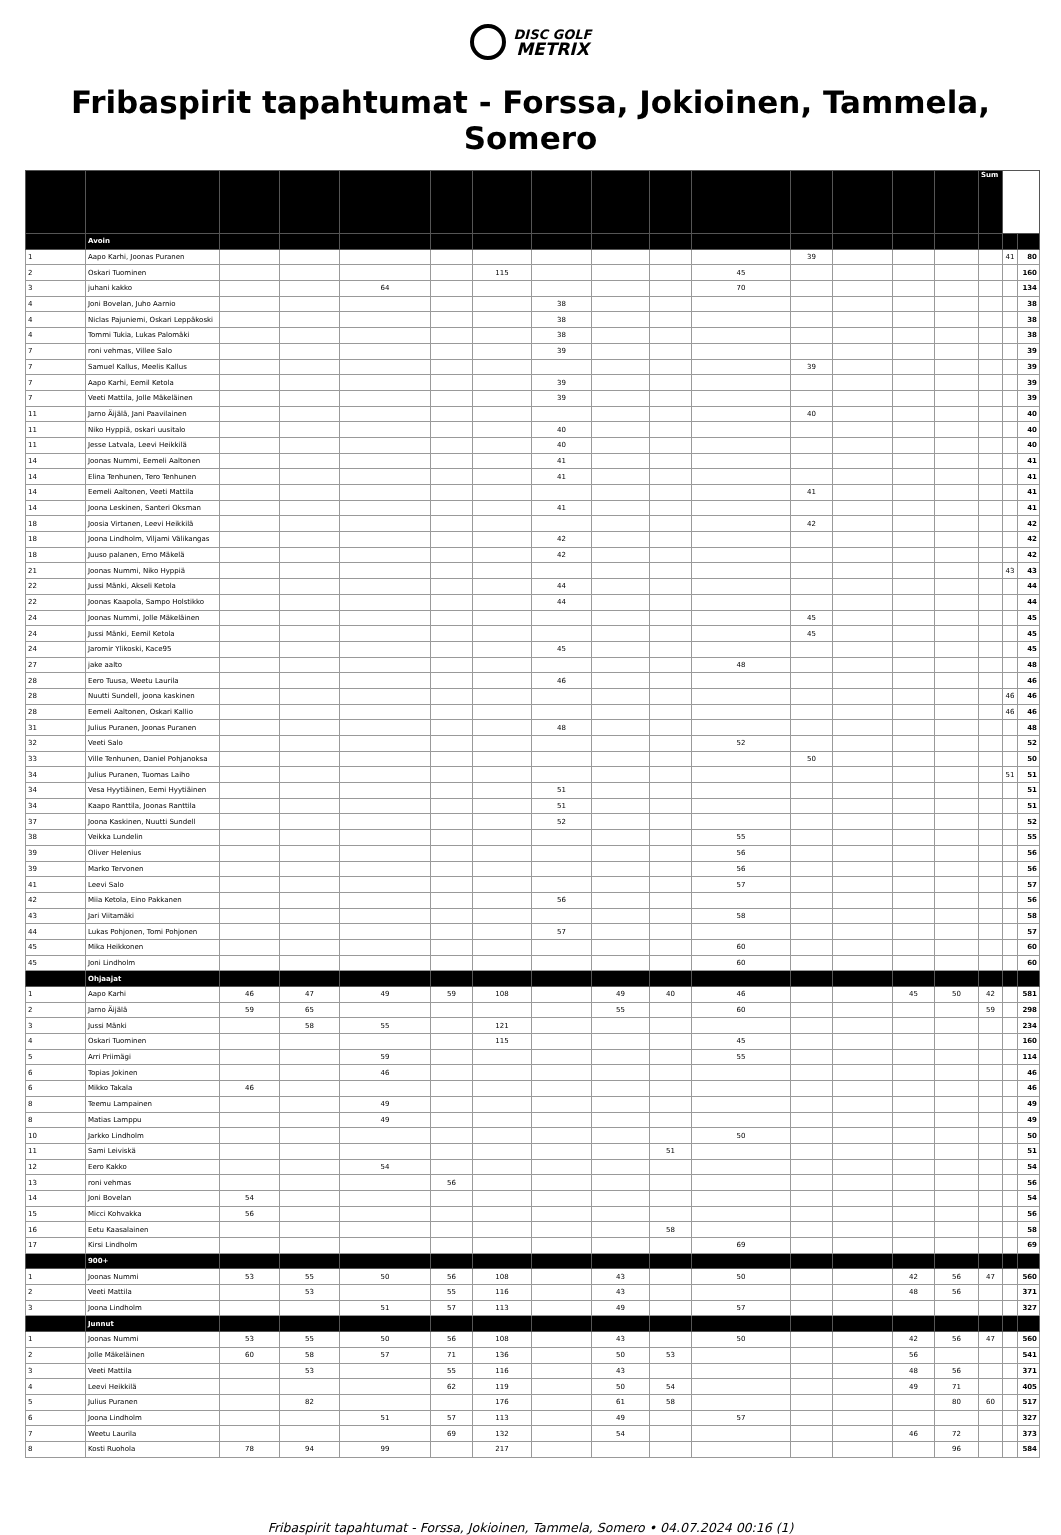DISC GOLF
METRIX
Fribaspirit tapahtumat - Forssa, Jokioinen, Tammela, Somero
| | | | | | | | | | | | | | | | Sum | | |
| --- | --- | --- | --- | --- | --- | --- | --- | --- | --- | --- | --- | --- | --- | --- | --- | --- | --- |
| | Avoin | | | | | | | | | | | | | | | | |
| 1 | Aapo Karhi, Joonas Puranen | | | | | | | | | | 39 | | | | | 41 | 80 |
| 2 | Oskari Tuominen | | | | | 115 | | | | 45 | | | | | | | 160 |
| 3 | juhani kakko | | | 64 | | | | | | 70 | | | | | | | 134 |
| 4 | Joni Bovelan, Juho Aarnio | | | | | | 38 | | | | | | | | | | 38 |
| 4 | Niclas Pajuniemi, Oskari Leppäkoski | | | | | | 38 | | | | | | | | | | 38 |
| 4 | Tommi Tukia, Lukas Palomäki | | | | | | 38 | | | | | | | | | | 38 |
| 7 | roni vehmas, Villee Salo | | | | | | 39 | | | | | | | | | | 39 |
| 7 | Samuel Kallus, Meelis Kallus | | | | | | | | | | 39 | | | | | | 39 |
| 7 | Aapo Karhi, Eemil Ketola | | | | | | 39 | | | | | | | | | | 39 |
| 7 | Veeti Mattila, Jolle Mäkeläinen | | | | | | 39 | | | | | | | | | | 39 |
| 11 | Jarno Äijälä, Jani Paavilainen | | | | | | | | | | 40 | | | | | | 40 |
| 11 | Niko Hyppiä, oskari uusitalo | | | | | | 40 | | | | | | | | | | 40 |
| 11 | Jesse Latvala, Leevi Heikkilä | | | | | | 40 | | | | | | | | | | 40 |
| 14 | Joonas Nummi, Eemeli Aaltonen | | | | | | 41 | | | | | | | | | | 41 |
| 14 | Elina Tenhunen, Tero Tenhunen | | | | | | 41 | | | | | | | | | | 41 |
| 14 | Eemeli Aaltonen, Veeti Mattila | | | | | | | | | | 41 | | | | | | 41 |
| 14 | Joona Leskinen, Santeri Oksman | | | | | | 41 | | | | | | | | | | 41 |
| 18 | Joosia Virtanen, Leevi Heikkilä | | | | | | | | | | 42 | | | | | | 42 |
| 18 | Joona Lindholm, Viljami Välikangas | | | | | | 42 | | | | | | | | | | 42 |
| 18 | Juuso palanen, Erno Mäkelä | | | | | | 42 | | | | | | | | | | 42 |
| 21 | Joonas Nummi, Niko Hyppiä | | | | | | | | | | | | | | | 43 | 43 |
| 22 | Jussi Mänki, Akseli Ketola | | | | | | 44 | | | | | | | | | | 44 |
| 22 | Joonas Kaapola, Sampo Holstikko | | | | | | 44 | | | | | | | | | | 44 |
| 24 | Joonas Nummi, Jolle Mäkeläinen | | | | | | | | | | 45 | | | | | | 45 |
| 24 | Jussi Mänki, Eemil Ketola | | | | | | | | | | 45 | | | | | | 45 |
| 24 | Jaromir Ylikoski, Kace95 | | | | | | 45 | | | | | | | | | | 45 |
| 27 | jake aalto | | | | | | | | | 48 | | | | | | | 48 |
| 28 | Eero Tuusa, Weetu Laurila | | | | | | 46 | | | | | | | | | | 46 |
| 28 | Nuutti Sundell, joona kaskinen | | | | | | | | | | | | | | | 46 | 46 |
| 28 | Eemeli Aaltonen, Oskari Kallio | | | | | | | | | | | | | | | 46 | 46 |
| 31 | Julius Puranen, Joonas Puranen | | | | | | 48 | | | | | | | | | | 48 |
| 32 | Veeti Salo | | | | | | | | | 52 | | | | | | | 52 |
| 33 | Ville Tenhunen, Daniel Pohjanoksa | | | | | | | | | | 50 | | | | | | 50 |
| 34 | Julius Puranen, Tuomas Laiho | | | | | | | | | | | | | | | 51 | 51 |
| 34 | Vesa Hyytiäinen, Eemi Hyytiäinen | | | | | | 51 | | | | | | | | | | 51 |
| 34 | Kaapo Ranttila, Joonas Ranttila | | | | | | 51 | | | | | | | | | | 51 |
| 37 | Joona Kaskinen, Nuutti Sundell | | | | | | 52 | | | | | | | | | | 52 |
| 38 | Veikka Lundelin | | | | | | | | | 55 | | | | | | | 55 |
| 39 | Oliver Helenius | | | | | | | | | 56 | | | | | | | 56 |
| 39 | Marko Tervonen | | | | | | | | | 56 | | | | | | | 56 |
| 41 | Leevi Salo | | | | | | | | | 57 | | | | | | | 57 |
| 42 | Miia Ketola, Eino Pakkanen | | | | | | 56 | | | | | | | | | | 56 |
| 43 | Jari Viitamäki | | | | | | | | | 58 | | | | | | | 58 |
| 44 | Lukas Pohjonen, Tomi Pohjonen | | | | | | 57 | | | | | | | | | | 57 |
| 45 | Mika Heikkonen | | | | | | | | | 60 | | | | | | | 60 |
| 45 | Joni Lindholm | | | | | | | | | 60 | | | | | | | 60 |
| | Ohjaajat | | | | | | | | | | | | | | | | |
| 1 | Aapo Karhi | 46 | 47 | 49 | 59 | 108 | | 49 | 40 | 46 | | | 45 | 50 | 42 | | 581 |
| 2 | Jarno Äijälä | 59 | 65 | | | | | 55 | | 60 | | | | | 59 | | 298 |
| 3 | Jussi Mänki | | 58 | 55 | | 121 | | | | | | | | | | | 234 |
| 4 | Oskari Tuominen | | | | | 115 | | | | 45 | | | | | | | 160 |
| 5 | Arri Priimägi | | | 59 | | | | | | 55 | | | | | | | 114 |
| 6 | Topias Jokinen | | | 46 | | | | | | | | | | | | | 46 |
| 6 | Mikko Takala | 46 | | | | | | | | | | | | | | | 46 |
| 8 | Teemu Lampainen | | | 49 | | | | | | | | | | | | | 49 |
| 8 | Matias Lamppu | | | 49 | | | | | | | | | | | | | 49 |
| 10 | Jarkko Lindholm | | | | | | | | | 50 | | | | | | | 50 |
| 11 | Sami Leiviskä | | | | | | | | 51 | | | | | | | | 51 |
| 12 | Eero Kakko | | | 54 | | | | | | | | | | | | | 54 |
| 13 | roni vehmas | | | | 56 | | | | | | | | | | | | 56 |
| 14 | Joni Bovelan | 54 | | | | | | | | | | | | | | | 54 |
| 15 | Micci Kohvakka | 56 | | | | | | | | | | | | | | | 56 |
| 16 | Eetu Kaasalainen | | | | | | | | 58 | | | | | | | | 58 |
| 17 | Kirsi Lindholm | | | | | | | | | 69 | | | | | | | 69 |
| | 900+ | | | | | | | | | | | | | | | | |
| 1 | Joonas Nummi | 53 | 55 | 50 | 56 | 108 | | 43 | | 50 | | | 42 | 56 | 47 | | 560 |
| 2 | Veeti Mattila | | 53 | | 55 | 116 | | 43 | | | | | 48 | 56 | | | 371 |
| 3 | Joona Lindholm | | | 51 | 57 | 113 | | 49 | | 57 | | | | | | | 327 |
| | Junnut | | | | | | | | | | | | | | | | |
| 1 | Joonas Nummi | 53 | 55 | 50 | 56 | 108 | | 43 | | 50 | | | 42 | 56 | 47 | | 560 |
| 2 | Jolle Mäkeläinen | 60 | 58 | 57 | 71 | 136 | | 50 | 53 | | | | 56 | | | | 541 |
| 3 | Veeti Mattila | | 53 | | 55 | 116 | | 43 | | | | | 48 | 56 | | | 371 |
| 4 | Leevi Heikkilä | | | | 62 | 119 | | 50 | 54 | | | | 49 | 71 | | | 405 |
| 5 | Julius Puranen | | 82 | | | 176 | | 61 | 58 | | | | | 80 | 60 | | 517 |
| 6 | Joona Lindholm | | | 51 | 57 | 113 | | 49 | | 57 | | | | | | | 327 |
| 7 | Weetu Laurila | | | | 69 | 132 | | 54 | | | | | 46 | 72 | | | 373 |
| 8 | Kosti Ruohola | 78 | 94 | 99 | | 217 | | | | | | | | 96 | | | 584 |
Fribaspirit tapahtumat - Forssa, Jokioinen, Tammela, Somero • 04.07.2024 00:16 (1)